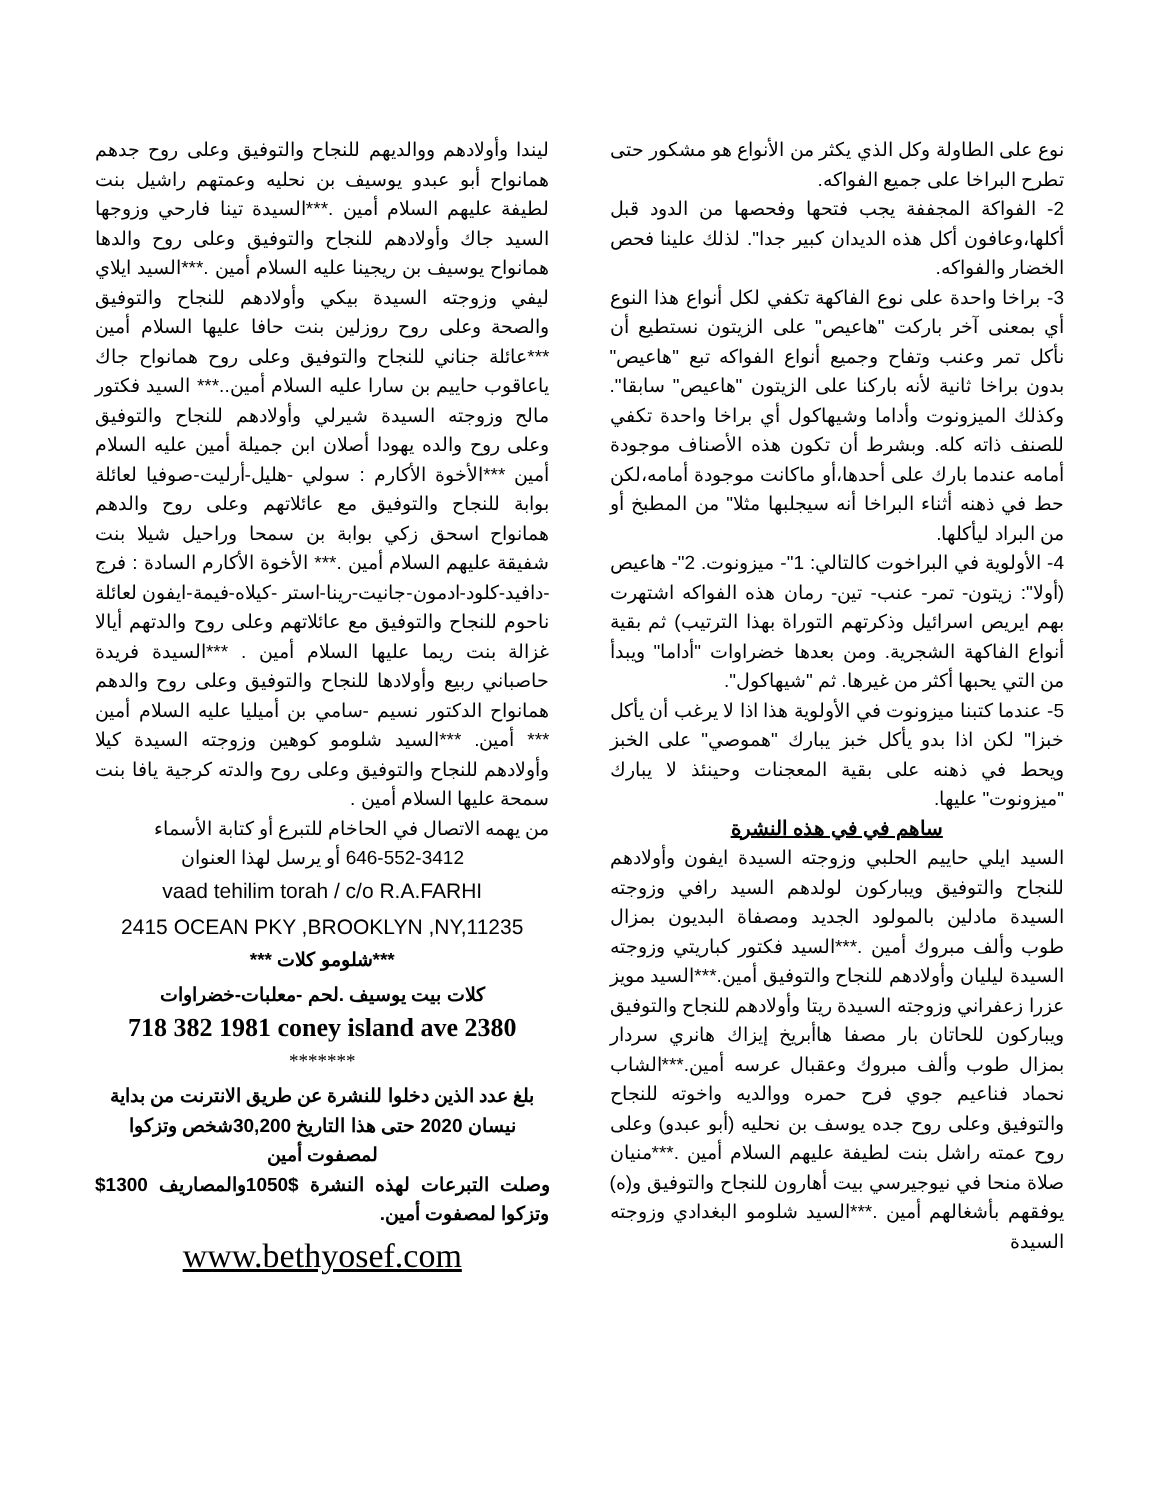نوع على الطاولة وكل الذي يكثر من الأنواع هو مشكور حتى تطرح البراخا على جميع الفواكه.
2- الفواكة المجففة يجب فتحها وفحصها من الدود قبل أكلها،وعافون أكل هذه الديدان كبير جدا". لذلك علينا فحص الخضار والفواكه.
3- براخا واحدة على نوع الفاكهة تكفي لكل أنواع هذا النوع أي بمعنى آخر باركت "هاعيص" على الزيتون نستطيع أن نأكل تمر وعنب وتفاح وجميع أنواع الفواكه تبع "هاعيص" بدون براخا ثانية لأنه باركنا على الزيتون "هاعيص" سابقا". وكذلك الميزونوت وأداما وشيهاكول أي براخا واحدة تكفي للصنف ذاته كله. وبشرط أن تكون هذه الأصناف موجودة أمامه عندما بارك على أحدها،أو ماكانت موجودة أمامه،لكن حط في ذهنه أثناء البراخا أنه سيجلبها مثلا" من المطبخ أو من البراد ليأكلها.
4- الأولوية في البراخوت كالتالي: 1"- ميزونوت. 2"- هاعيص (أولا": زيتون- تمر- عنب- تين- رمان هذه الفواكه اشتهرت بهم ايريص اسرائيل وذكرتهم التوراة بهذا الترتيب) ثم بقية أنواع الفاكهة الشجرية. ومن بعدها خضراوات "أداما" ويبدأ من التي يحبها أكثر من غيرها. ثم "شيهاكول".
5- عندما كتبنا ميزونوت في الأولوية هذا اذا لا يرغب أن يأكل خبزا" لكن اذا بدو يأكل خبز يبارك "هموصي" على الخبز ويحط في ذهنه على بقية المعجنات وحينئذ لا يبارك "ميزونوت" عليها.
ساهم في في هذه النشرة
السيد ايلي حاييم الحلبي وزوجته السيدة ايفون وأولادهم للنجاح والتوفيق ويباركون لولدهم السيد رافي وزوجته السيدة مادلين بالمولود الجديد ومصفاة البديون بمزال طوب وألف مبروك أمين .***السيد فكتور كباريتي وزوجته السيدة ليليان وأولادهم للنجاح والتوفيق أمين.***السيد مويز عزرا زعفراني وزوجته السيدة ريتا وأولادهم للنجاح والتوفيق ويباركون للحاتان بار مصفا هاأبريخ إيزاك هانري سردار بمزال طوب وألف مبروك وعقبال عرسه أمين.***الشاب نحماد فناعيم جوي فرح حمره ووالديه واخوته للنجاح والتوفيق وعلى روح جده يوسف بن نحليه (أبو عبدو) وعلى روح عمته راشل بنت لطيفة عليهم السلام أمين .***منيان صلاة منحا في نيوجيرسي بيت أهارون للنجاح والتوفيق و(ه) يوفقهم بأشغالهم أمين .***السيد شلومو البغدادي وزوجته السيدة
ليندا وأولادهم ووالديهم للنجاح والتوفيق وعلى روح جدهم همانواح أبو عبدو يوسيف بن نحليه وعمتهم راشيل بنت لطيفة عليهم السلام أمين .***السيدة تينا فارحي وزوجها السيد جاك وأولادهم للنجاح والتوفيق وعلى روح والدها همانواح يوسيف بن ريجينا عليه السلام أمين .***السيد ايلاي ليفي وزوجته السيدة بيكي وأولادهم للنجاح والتوفيق والصحة وعلى روح روزلين بنت حافا عليها السلام أمين ***عائلة جناني للنجاح والتوفيق وعلى روح همانواح جاك ياعاقوب حاييم بن سارا عليه السلام أمين..*** السيد فكتور مالح وزوجته السيدة شيرلي وأولادهم للنجاح والتوفيق وعلى روح والده يهودا أصلان ابن جميلة أمين عليه السلام أمين ***الأخوة الأكارم : سولي -هليل-أرليت-صوفيا لعائلة بوابة للنجاح والتوفيق مع عائلاتهم وعلى روح والدهم همانواح اسحق زكي بوابة بن سمحا وراحيل شيلا بنت شفيقة عليهم السلام أمين .*** الأخوة الأكارم السادة : فرج -دافيد-كلود-ادمون-جانيت-رينا-استر -كيلاه-فيمة-ايفون لعائلة ناحوم للنجاح والتوفيق مع عائلاتهم وعلى روح والدتهم أيالا غزالة بنت ريما عليها السلام أمين . ***السيدة فريدة حاصباني ربيع وأولادها للنجاح والتوفيق وعلى روح والدهم همانواح الدكتور نسيم -سامي بن أميليا عليه السلام أمين *** أمين. ***السيد شلومو كوهين وزوجته السيدة كيلا وأولادهم للنجاح والتوفيق وعلى روح والدته كرجية يافا بنت سمحة عليها السلام أمين .
من يهمه الاتصال في الحاخام للتبرع أو كتابة الأسماء
646-552-3412 أو يرسل لهذا العنوان
vaad tehilim torah / c/o R.A.FARHI
2415 OCEAN PKY ,BROOKLYN ,NY,11235
***شلومو كلات ***
كلات بيت يوسيف .لحم -معلبات-خضراوات
718 382 1981 coney island ave 2380
*******
بلغ عدد الذين دخلوا للنشرة عن طريق الانترنت من بداية نيسان 2020 حتى هذا التاريخ 30,200شخص وتزكوا لمصفوت أمين
وصلت التبرعات لهذه النشرة $1050والمصاريف 1300$ وتزكوا لمصفوت أمين.
www.bethyosef.com